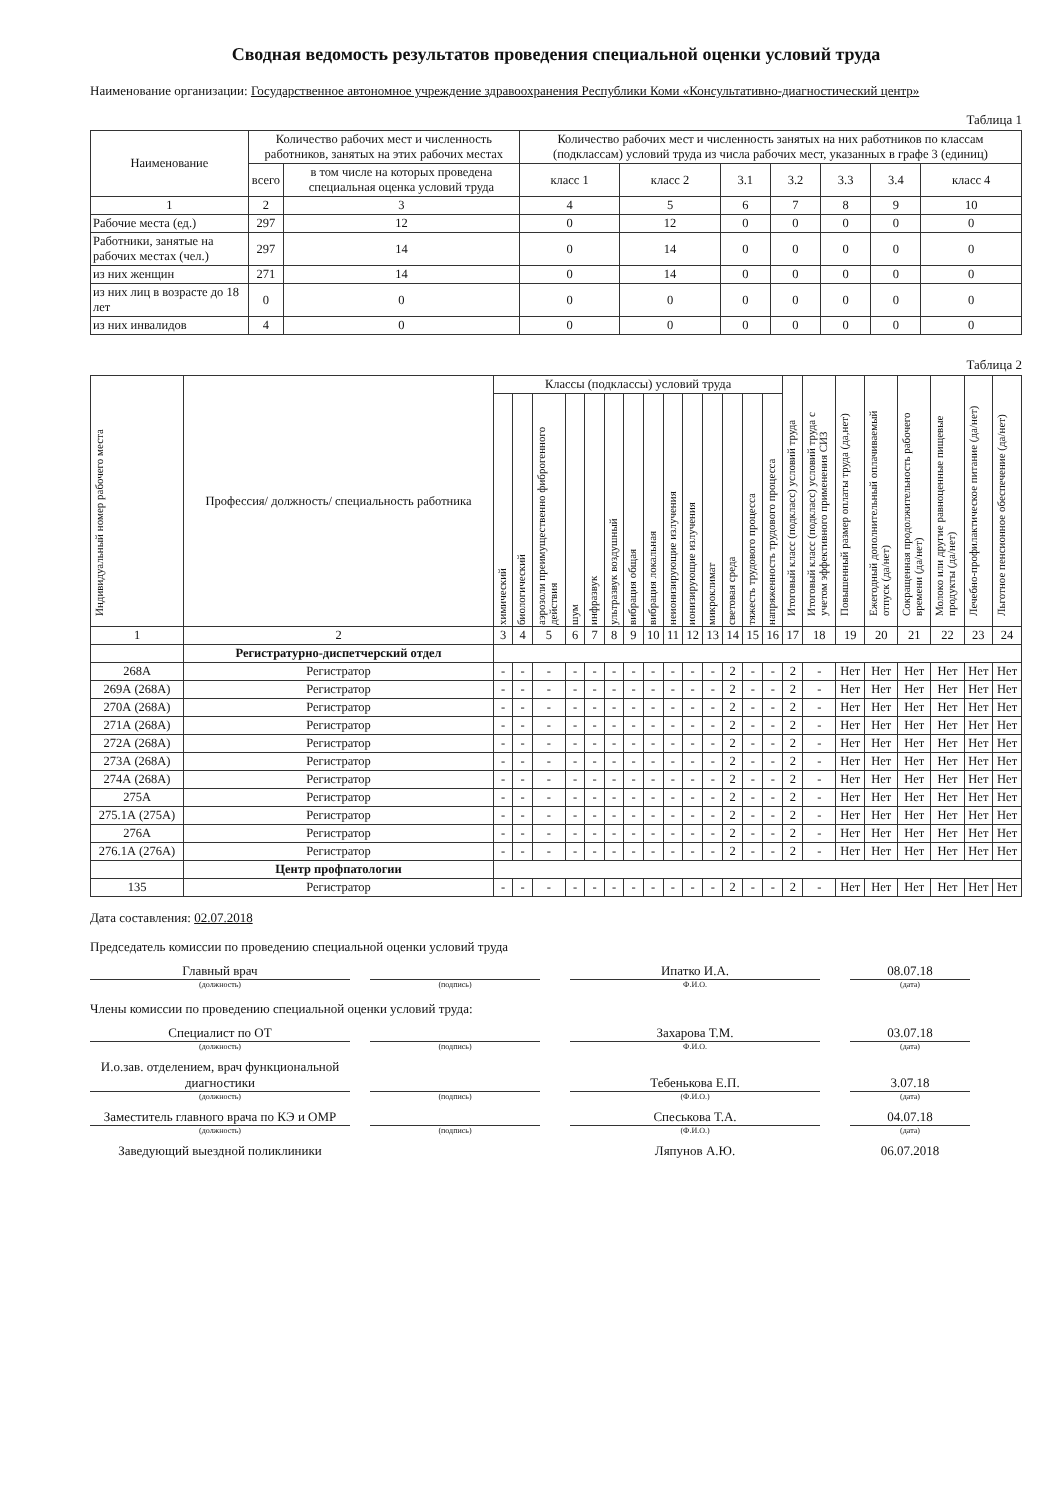Сводная ведомость результатов проведения специальной оценки условий труда
Наименование организации: Государственное автономное учреждение здравоохранения Республики Коми «Консультативно-диагностический центр»
Таблица 1
| Наименование | Количество рабочих мест и численность работников, занятых на этих рабочих местах | | Количество рабочих мест и численность занятых на них работников по классам (подклассам) условий труда из числа рабочих мест, указанных в графе 3 (единиц) | | | | | | |
| --- | --- | --- | --- | --- | --- | --- | --- | --- | --- |
| | всего | в том числе на которых проведена специальная оценка условий труда | класс 1 | класс 2 | 3.1 | 3.2 | 3.3 | 3.4 | класс 4 |
| 1 | 2 | 3 | 4 | 5 | 6 | 7 | 8 | 9 | 10 |
| Рабочие места (ед.) | 297 | 12 | 0 | 12 | 0 | 0 | 0 | 0 | 0 |
| Работники, занятые на рабочих местах (чел.) | 297 | 14 | 0 | 14 | 0 | 0 | 0 | 0 | 0 |
| из них женщин | 271 | 14 | 0 | 14 | 0 | 0 | 0 | 0 | 0 |
| из них лиц в возрасте до 18 лет | 0 | 0 | 0 | 0 | 0 | 0 | 0 | 0 | 0 |
| из них инвалидов | 4 | 0 | 0 | 0 | 0 | 0 | 0 | 0 | 0 |
Таблица 2
| Индивидуальный номер рабочего места | Профессия/ должность/ специальность работника | Классы (подклассы) условий труда | | | | | | | | | | | | | | Итоговый класс (подкласс) условий труда | Итоговый класс (подкласс) условий труда с учетом эффективного применения СИЗ | Повышенный размер оплаты труда (да,нет) | Ежегодный дополнительный оплачиваемый отпуск (да/нет) | Сокращенная продолжительность рабочего времени (да/нет) | Молоко или другие равноценные пищевые продукты (да/нет) | Лечебно-профилактическое питание (да/нет) | Льготное пенсионное обеспечение (да/нет) |
| --- | --- | --- | --- | --- | --- | --- | --- | --- | --- | --- | --- | --- | --- | --- | --- | --- | --- | --- | --- | --- | --- | --- | --- |
| | | химический | биологический | аэрозоли преимущественно фиброгенного действия | шум | инфразвук | ультразвук воздушный | вибрация общая | вибрация локальная | неионизирующие излучения | ионизирующие излучения | микроклимат | световая среда | тяжесть трудового процесса | напряженность трудового процесса | | | | | | | | |
| 1 | 2 | 3 | 4 | 5 | 6 | 7 | 8 | 9 | 10 | 11 | 12 | 13 | 14 | 15 | 16 | 17 | 18 | 19 | 20 | 21 | 22 | 23 | 24 |
| | Регистратурно-диспетчерский отдел | | | | | | | | | | | | | | | | | | | | | | |
| 268А | Регистратор | - | - | - | - | - | - | - | - | - | - | - | 2 | - | - | 2 | - | Нет | Нет | Нет | Нет | Нет | Нет |
| 269А (268А) | Регистратор | - | - | - | - | - | - | - | - | - | - | - | 2 | - | - | 2 | - | Нет | Нет | Нет | Нет | Нет | Нет |
| 270А (268А) | Регистратор | - | - | - | - | - | - | - | - | - | - | - | 2 | - | - | 2 | - | Нет | Нет | Нет | Нет | Нет | Нет |
| 271А (268А) | Регистратор | - | - | - | - | - | - | - | - | - | - | - | 2 | - | - | 2 | - | Нет | Нет | Нет | Нет | Нет | Нет |
| 272А (268А) | Регистратор | - | - | - | - | - | - | - | - | - | - | - | 2 | - | - | 2 | - | Нет | Нет | Нет | Нет | Нет | Нет |
| 273А (268А) | Регистратор | - | - | - | - | - | - | - | - | - | - | - | 2 | - | - | 2 | - | Нет | Нет | Нет | Нет | Нет | Нет |
| 274А (268А) | Регистратор | - | - | - | - | - | - | - | - | - | - | - | 2 | - | - | 2 | - | Нет | Нет | Нет | Нет | Нет | Нет |
| 275А | Регистратор | - | - | - | - | - | - | - | - | - | - | - | 2 | - | - | 2 | - | Нет | Нет | Нет | Нет | Нет | Нет |
| 275.1А (275А) | Регистратор | - | - | - | - | - | - | - | - | - | - | - | 2 | - | - | 2 | - | Нет | Нет | Нет | Нет | Нет | Нет |
| 276А | Регистратор | - | - | - | - | - | - | - | - | - | - | - | 2 | - | - | 2 | - | Нет | Нет | Нет | Нет | Нет | Нет |
| 276.1А (276А) | Регистратор | - | - | - | - | - | - | - | - | - | - | - | 2 | - | - | 2 | - | Нет | Нет | Нет | Нет | Нет | Нет |
| | Центр профпатологии | | | | | | | | | | | | | | | | | | | | | | |
| 135 | Регистратор | - | - | - | - | - | - | - | - | - | - | - | 2 | - | - | 2 | - | Нет | Нет | Нет | Нет | Нет | Нет |
Дата составления: 02.07.2018
Председатель комиссии по проведению специальной оценки условий труда
Главный врач
(должность)
(подпись)
Ипатко И.А.
Ф.И.О.
08.07.18
(дата)
Члены комиссии по проведению специальной оценки условий труда:
Специалист по ОТ
(должность)
(подпись)
Захарова Т.М.
Ф.И.О.
03.07.18
(дата)
И.о.зав. отделением, врач функциональной диагностики
(должность)
(подпись)
Тебенькова Е.П.
(Ф.И.О.)
3.07.18
(дата)
Заместитель главного врача по КЭ и ОМР
(должность)
(подпись)
Спеськова Т.А.
(Ф.И.О.)
04.07.18
(дата)
Заведующий выездной поликлиники
Ляпунов А.Ю.
06.07.2018